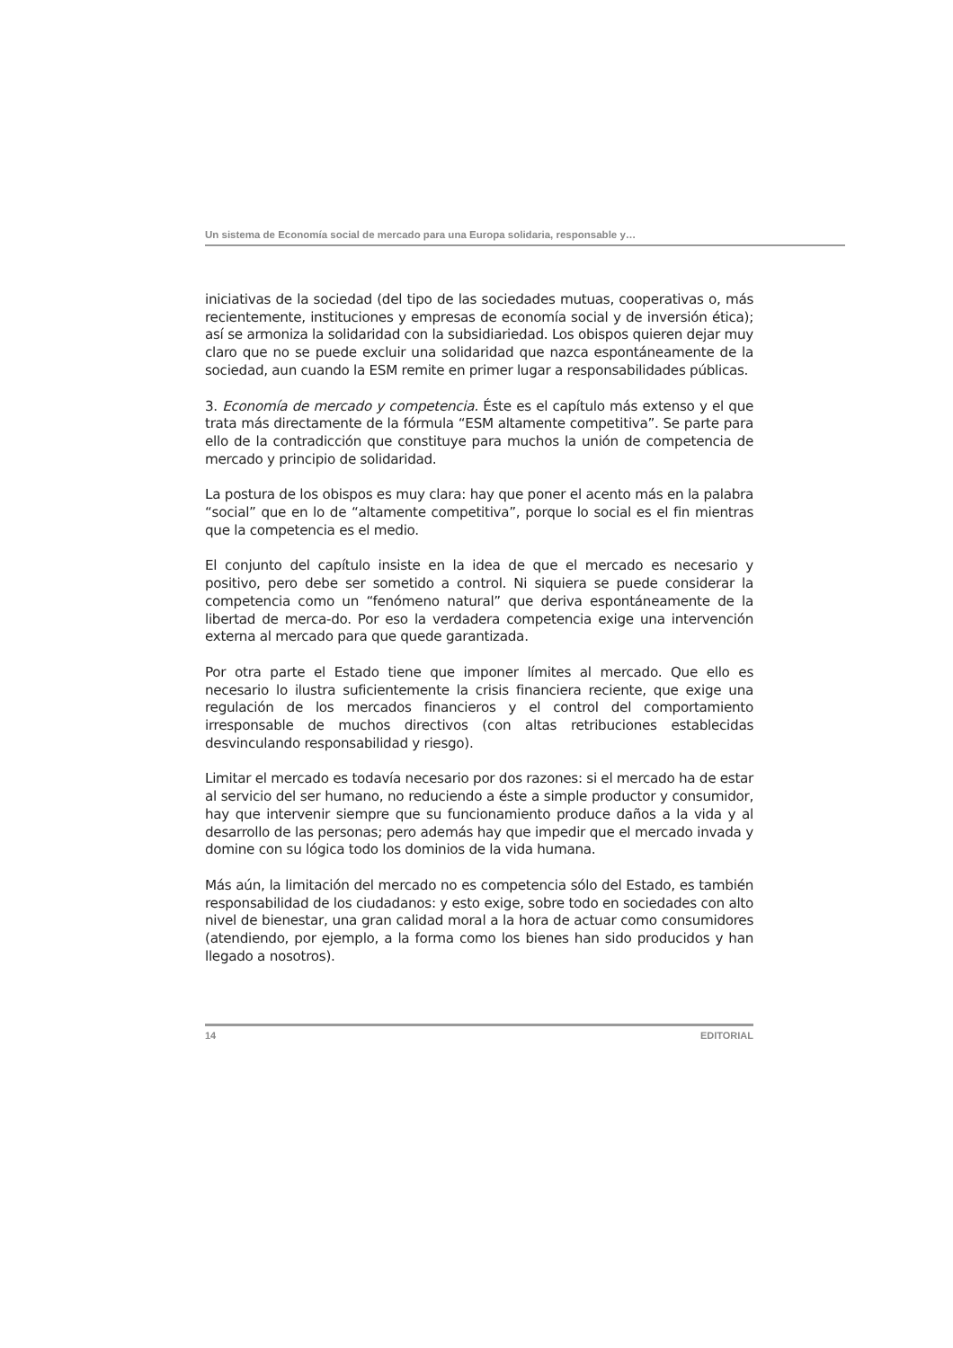Un sistema de Economía social de mercado para una Europa solidaria, responsable y…
iniciativas de la sociedad (del tipo de las sociedades mutuas, cooperativas o, más recientemente, instituciones y empresas de economía social y de inversión ética); así se armoniza la solidaridad con la subsidiariedad. Los obispos quieren dejar muy claro que no se puede excluir una solidaridad que nazca espontáneamente de la sociedad, aun cuando la ESM remite en primer lugar a responsabilidades públicas.
3. Economía de mercado y competencia. Éste es el capítulo más extenso y el que trata más directamente de la fórmula “ESM altamente competitiva”. Se parte para ello de la contradicción que constituye para muchos la unión de competencia de mercado y principio de solidaridad.
La postura de los obispos es muy clara: hay que poner el acento más en la palabra “social” que en lo de “altamente competitiva”, porque lo social es el fin mientras que la competencia es el medio.
El conjunto del capítulo insiste en la idea de que el mercado es necesario y positivo, pero debe ser sometido a control. Ni siquiera se puede considerar la competencia como un “fenómeno natural” que deriva espontáneamente de la libertad de merca-do. Por eso la verdadera competencia exige una intervención externa al mercado para que quede garantizada.
Por otra parte el Estado tiene que imponer límites al mercado. Que ello es necesario lo ilustra suficientemente la crisis financiera reciente, que exige una regulación de los mercados financieros y el control del comportamiento irresponsable de muchos directivos (con altas retribuciones establecidas desvinculando responsabilidad y riesgo).
Limitar el mercado es todavía necesario por dos razones: si el mercado ha de estar al servicio del ser humano, no reduciendo a éste a simple productor y consumidor, hay que intervenir siempre que su funcionamiento produce daños a la vida y al desarrollo de las personas; pero además hay que impedir que el mercado invada y domine con su lógica todo los dominios de la vida humana.
Más aún, la limitación del mercado no es competencia sólo del Estado, es también responsabilidad de los ciudadanos: y esto exige, sobre todo en sociedades con alto nivel de bienestar, una gran calidad moral a la hora de actuar como consumidores (atendiendo, por ejemplo, a la forma como los bienes han sido producidos y han llegado a nosotros).
14 EDITORIAL